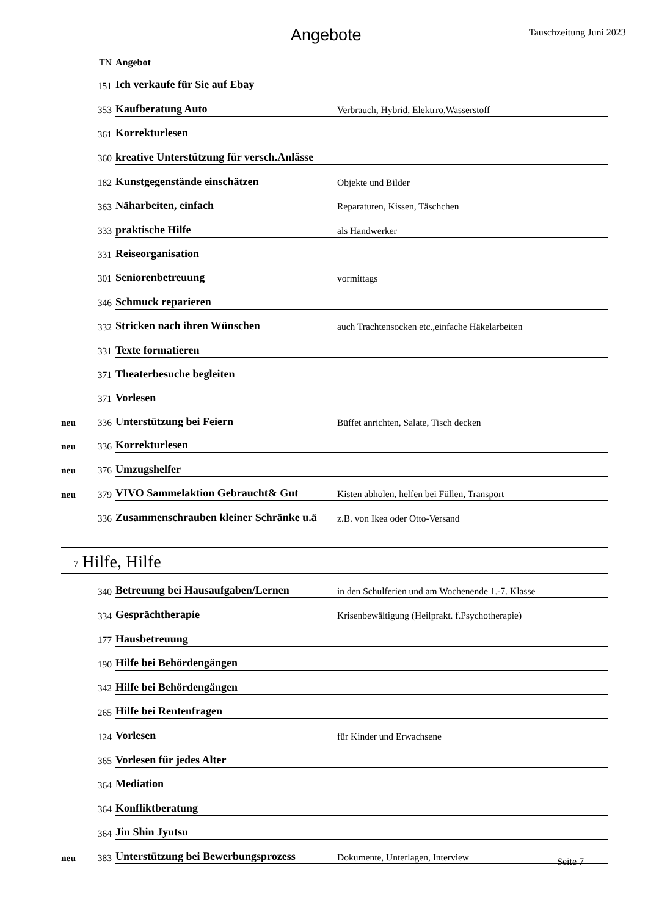Angebote
Tauschzeitung Juni 2023
| | TN | Angebot | |
| | 151 | Ich verkaufe für Sie auf Ebay | |
| | 353 | Kaufberatung Auto | Verbrauch, Hybrid, Elektrro,Wasserstoff |
| | 361 | Korrekturlesen | |
| | 360 | kreative Unterstützung für versch.Anlässe | |
| | 182 | Kunstgegenstände einschätzen | Objekte und Bilder |
| | 363 | Näharbeiten, einfach | Reparaturen, Kissen, Täschchen |
| | 333 | praktische Hilfe | als Handwerker |
| | 331 | Reiseorganisation | |
| | 301 | Seniorenbetreuung | vormittags |
| | 346 | Schmuck reparieren | |
| | 332 | Stricken nach ihren Wünschen | auch Trachtensocken etc.,einfache Häkelarbeiten |
| | 331 | Texte formatieren | |
| | 371 | Theaterbesuche begleiten | |
| | 371 | Vorlesen | |
| neu | 336 | Unterstützung bei Feiern | Büffet anrichten, Salate, Tisch decken |
| neu | 336 | Korrekturlesen | |
| neu | 376 | Umzugshelfer | |
| neu | 379 | VIVO Sammelaktion Gebraucht& Gut | Kisten abholen, helfen bei Füllen, Transport |
| | 336 | Zusammenschrauben kleiner Schränke u.ä | z.B. von Ikea oder Otto-Versand |
7 Hilfe, Hilfe
| | 340 | Betreuung bei Hausaufgaben/Lernen | in den Schulferien und am Wochenende 1.-7. Klasse |
| | 334 | Gesprächtherapie | Krisenbewältigung (Heilprakt. f.Psychotherapie) |
| | 177 | Hausbetreuung | |
| | 190 | Hilfe bei Behördengängen | |
| | 342 | Hilfe bei Behördengängen | |
| | 265 | Hilfe bei Rentenfragen | |
| | 124 | Vorlesen | für Kinder und Erwachsene |
| | 365 | Vorlesen für jedes Alter | |
| | 364 | Mediation | |
| | 364 | Konfliktberatung | |
| | 364 | Jin Shin Jyutsu | |
| neu | 383 | Unterstützung bei Bewerbungsprozess | Dokumente, Unterlagen, Interview |
Seite 7